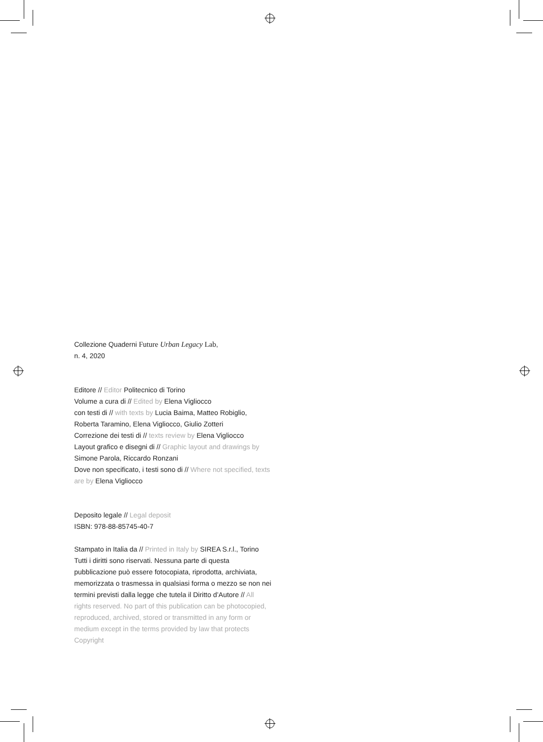Collezione Quaderni Future Urban Legacy Lab,
n. 4, 2020
Editore // Editor Politecnico di Torino
Volume a cura di // Edited by Elena Vigliocco
con testi di // with texts by Lucia Baima, Matteo Robiglio, Roberta Taramino, Elena Vigliocco, Giulio Zotteri
Correzione dei testi di // texts review by Elena Vigliocco
Layout grafico e disegni di // Graphic layout and drawings by Simone Parola, Riccardo Ronzani
Dove non specificato, i testi sono di // Where not specified, texts are by Elena Vigliocco
Deposito legale // Legal deposit
ISBN: 978-88-85745-40-7
Stampato in Italia da // Printed in Italy by SIREA S.r.l., Torino
Tutti i diritti sono riservati. Nessuna parte di questa pubblicazione può essere fotocopiata, riprodotta, archiviata, memorizzata o trasmessa in qualsiasi forma o mezzo se non nei termini previsti dalla legge che tutela il Diritto d’Autore // All rights reserved. No part of this publication can be photocopied, reproduced, archived, stored or transmitted in any form or medium except in the terms provided by law that protects Copyright